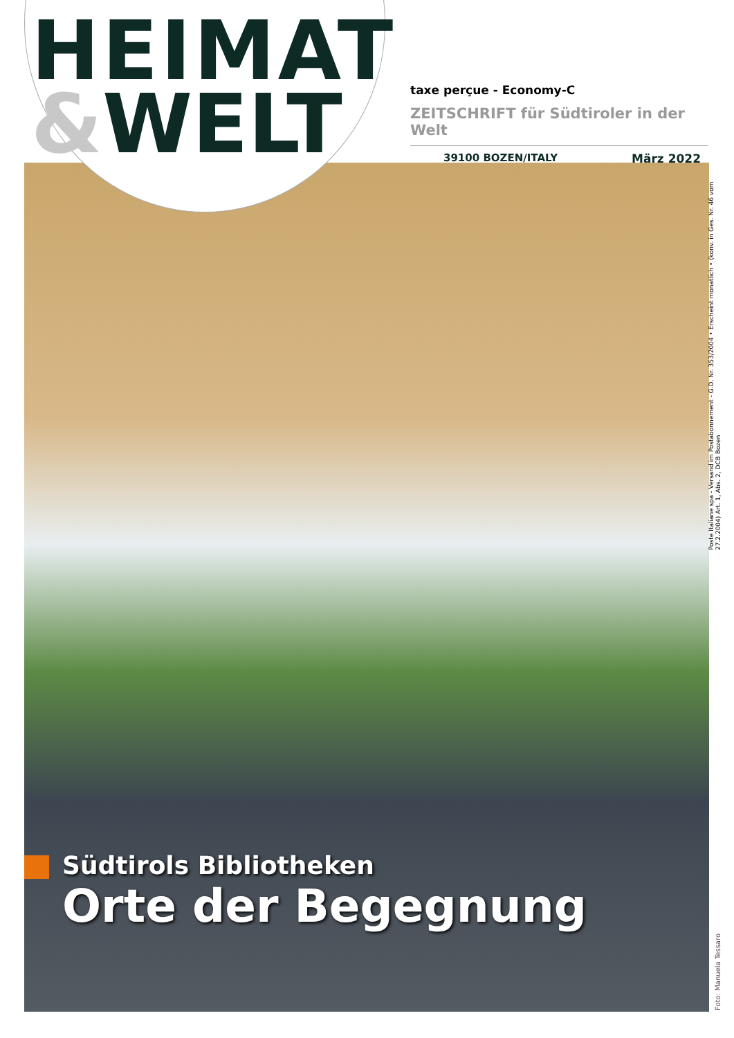HEIMAT
&WELT
taxe perçue - Economy-C
ZEITSCHRIFT für Südtiroler in der Welt
39100 BOZEN/ITALY März 2022
Poste Italiane spa - Versand im Postabonnement - G.D. Nr. 353/2004 • Erscheint monatlich • (konv. in Ges. Nr. 46 vom 27.2.2004) Art. 1, Abs. 2, DCB Bozen
Südtirols Bibliotheken
Orte der Begegnung
Foto: Manuela Tessaro